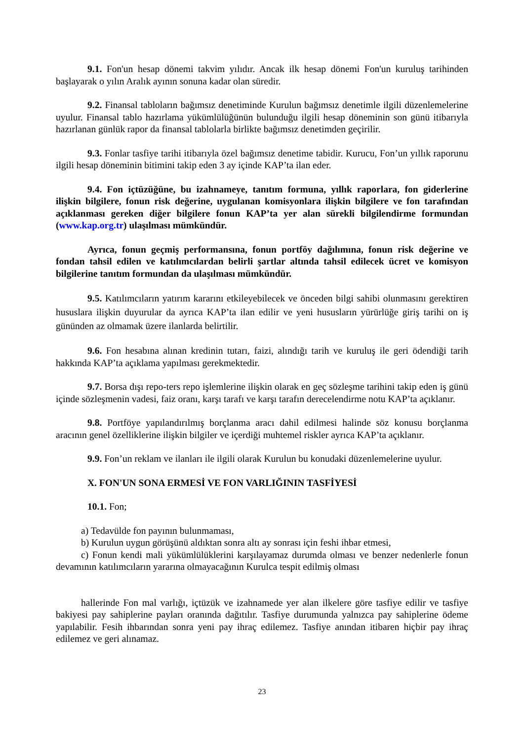9.1. Fon'un hesap dönemi takvim yılıdır. Ancak ilk hesap dönemi Fon'un kuruluş tarihinden başlayarak o yılın Aralık ayının sonuna kadar olan süredir.
9.2. Finansal tabloların bağımsız denetiminde Kurulun bağımsız denetimle ilgili düzenlemelerine uyulur. Finansal tablo hazırlama yükümlülüğünün bulunduğu ilgili hesap döneminin son günü itibarıyla hazırlanan günlük rapor da finansal tablolarla birlikte bağımsız denetimden geçirilir.
9.3. Fonlar tasfiye tarihi itibarıyla özel bağımsız denetime tabidir. Kurucu, Fon’un yıllık raporunu ilgili hesap döneminin bitimini takip eden 3 ay içinde KAP’ta ilan eder.
9.4. Fon içtüzüğüne, bu izahnameye, tanıtım formuna, yıllık raporlara, fon giderlerine ilişkin bilgilere, fonun risk değerine, uygulanan komisyonlara ilişkin bilgilere ve fon tarafından açıklanması gereken diğer bilgilere fonun KAP’ta yer alan sürekli bilgilendirme formundan (www.kap.org.tr) ulaşılması mümkündür.
Ayrıca, fonun geçmiş performansına, fonun portföy dağılımına, fonun risk değerine ve fondan tahsil edilen ve katılımcılardan belirli şartlar altında tahsil edilecek ücret ve komisyon bilgilerine tanıtım formundan da ulaşılması mümkündür.
9.5. Katılımcıların yatırım kararını etkileyebilecek ve önceden bilgi sahibi olunmasını gerektiren hususlara ilişkin duyurular da ayrıca KAP’ta ilan edilir ve yeni hususların yürürlüğe giriş tarihi on iş gününden az olmamak üzere ilanlarda belirtilir.
9.6. Fon hesabına alınan kredinin tutarı, faizi, alındığı tarih ve kuruluş ile geri ödendiği tarih hakkında KAP’ta açıklama yapılması gerekmektedir.
9.7. Borsa dışı repo-ters repo işlemlerine ilişkin olarak en geç sözleşme tarihini takip eden iş günü içinde sözleşmenin vadesi, faiz oranı, karşı tarafı ve karşı tarafın derecelendirme notu KAP’ta açıklanır.
9.8. Portföye yapılandırılmış borçlanma aracı dahil edilmesi halinde söz konusu borçlanma aracının genel özelliklerine ilişkin bilgiler ve içerdiği muhtemel riskler ayrıca KAP’ta açıklanır.
9.9. Fon’un reklam ve ilanları ile ilgili olarak Kurulun bu konudaki düzenlemelerine uyulur.
X. FON'UN SONA ERMESİ VE FON VARLIĞININ TASFİYESİ
10.1. Fon;
a) Tedavülde fon payının bulunmaması,
b) Kurulun uygun görüşünü aldıktan sonra altı ay sonrası için feshi ihbar etmesi,
c) Fonun kendi mali yükümlülüklerini karşılayamaz durumda olması ve benzer nedenlerle fonun devamının katılımcıların yararına olmayacağının Kurulca tespit edilmiş olması
hallerinde Fon mal varlığı, içtüzük ve izahnamede yer alan ilkelere göre tasfiye edilir ve tasfiye bakiyesi pay sahiplerine payları oranında dağıtılır. Tasfiye durumunda yalnızca pay sahiplerine ödeme yapılabilir. Fesih ihbarından sonra yeni pay ihraç edilemez. Tasfiye anından itibaren hiçbir pay ihraç edilemez ve geri alınamaz.
23